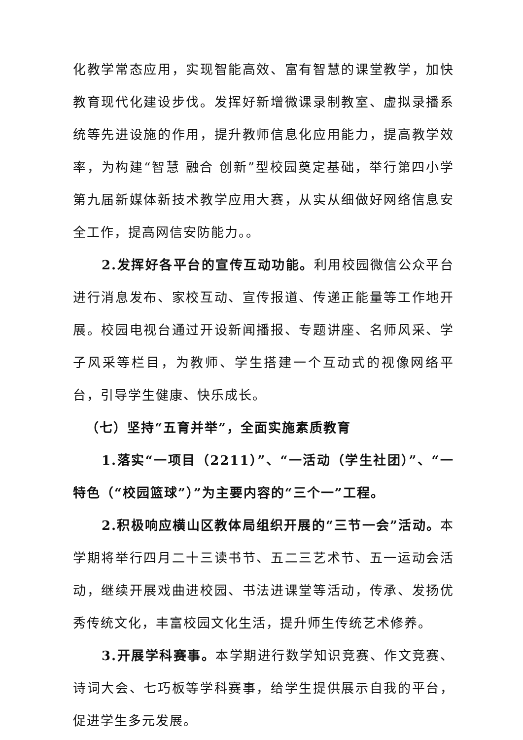化教学常态应用，实现智能高效、富有智慧的课堂教学，加快教育现代化建设步伐。发挥好新增微课录制教室、虚拟录播系统等先进设施的作用，提升教师信息化应用能力，提高教学效率，为构建“智慧 融合 创新”型校园奠定基础，举行第四小学第九届新媒体新技术教学应用大赛，从实从细做好网络信息安全工作，提高网信安防能力。。
2.发挥好各平台的宣传互动功能。利用校园微信公众平台进行消息发布、家校互动、宣传报道、传递正能量等工作地开展。校园电视台通过开设新闻播报、专题讲座、名师风采、学子风采等栏目，为教师、学生搭建一个互动式的视像网络平台，引导学生健康、快乐成长。
（七）坚持“五育并举”，全面实施素质教育
1.落实“一项目（2211）”、“一活动（学生社团）”、“一特色（“校园篮球”）”为主要内容的“三个一”工程。
2.积极响应横山区教体局组织开展的“三节一会”活动。本学期将举行四月二十三读书节、五二三艺术节、五一运动会活动，继续开展戏曲进校园、书法进课堂等活动，传承、发扬优秀传统文化，丰富校园文化生活，提升师生传统艺术修养。
3.开展学科赛事。本学期进行数学知识竞赛、作文竞赛、诗词大会、七巧板等学科赛事，给学生提供展示自我的平台，促进学生多元发展。